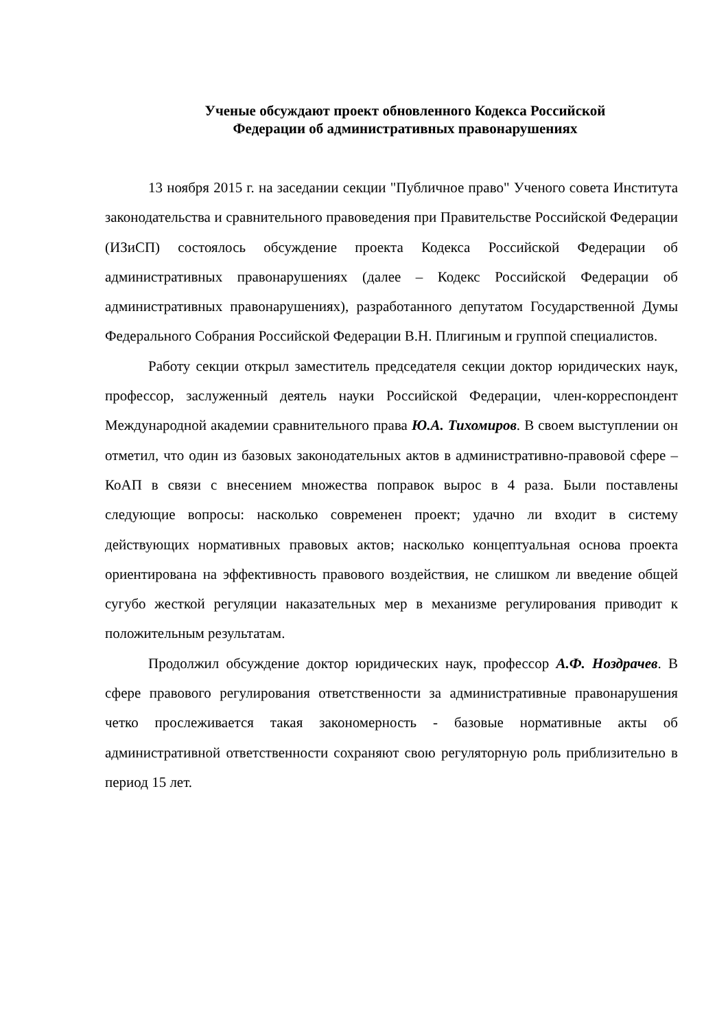Ученые обсуждают проект обновленного Кодекса Российской
Федерации об административных правонарушениях
13 ноября 2015 г. на заседании секции "Публичное право" Ученого совета Института законодательства и сравнительного правоведения при Правительстве Российской Федерации (ИЗиСП) состоялось обсуждение проекта Кодекса Российской Федерации об административных правонарушениях (далее – Кодекс Российской Федерации об административных правонарушениях), разработанного депутатом Государственной Думы Федерального Собрания Российской Федерации В.Н. Плигиным и группой специалистов.
Работу секции открыл заместитель председателя секции доктор юридических наук, профессор, заслуженный деятель науки Российской Федерации, член-корреспондент Международной академии сравнительного права Ю.А. Тихомиров. В своем выступлении он отметил, что один из базовых законодательных актов в административно-правовой сфере – КоАП в связи с внесением множества поправок вырос в 4 раза. Были поставлены следующие вопросы: насколько современен проект; удачно ли входит в систему действующих нормативных правовых актов; насколько концептуальная основа проекта ориентирована на эффективность правового воздействия, не слишком ли введение общей сугубо жесткой регуляции наказательных мер в механизме регулирования приводит к положительным результатам.
Продолжил обсуждение доктор юридических наук, профессор А.Ф. Ноздрачев. В сфере правового регулирования ответственности за административные правонарушения четко прослеживается такая закономерность - базовые нормативные акты об административной ответственности сохраняют свою регуляторную роль приблизительно в период 15 лет.